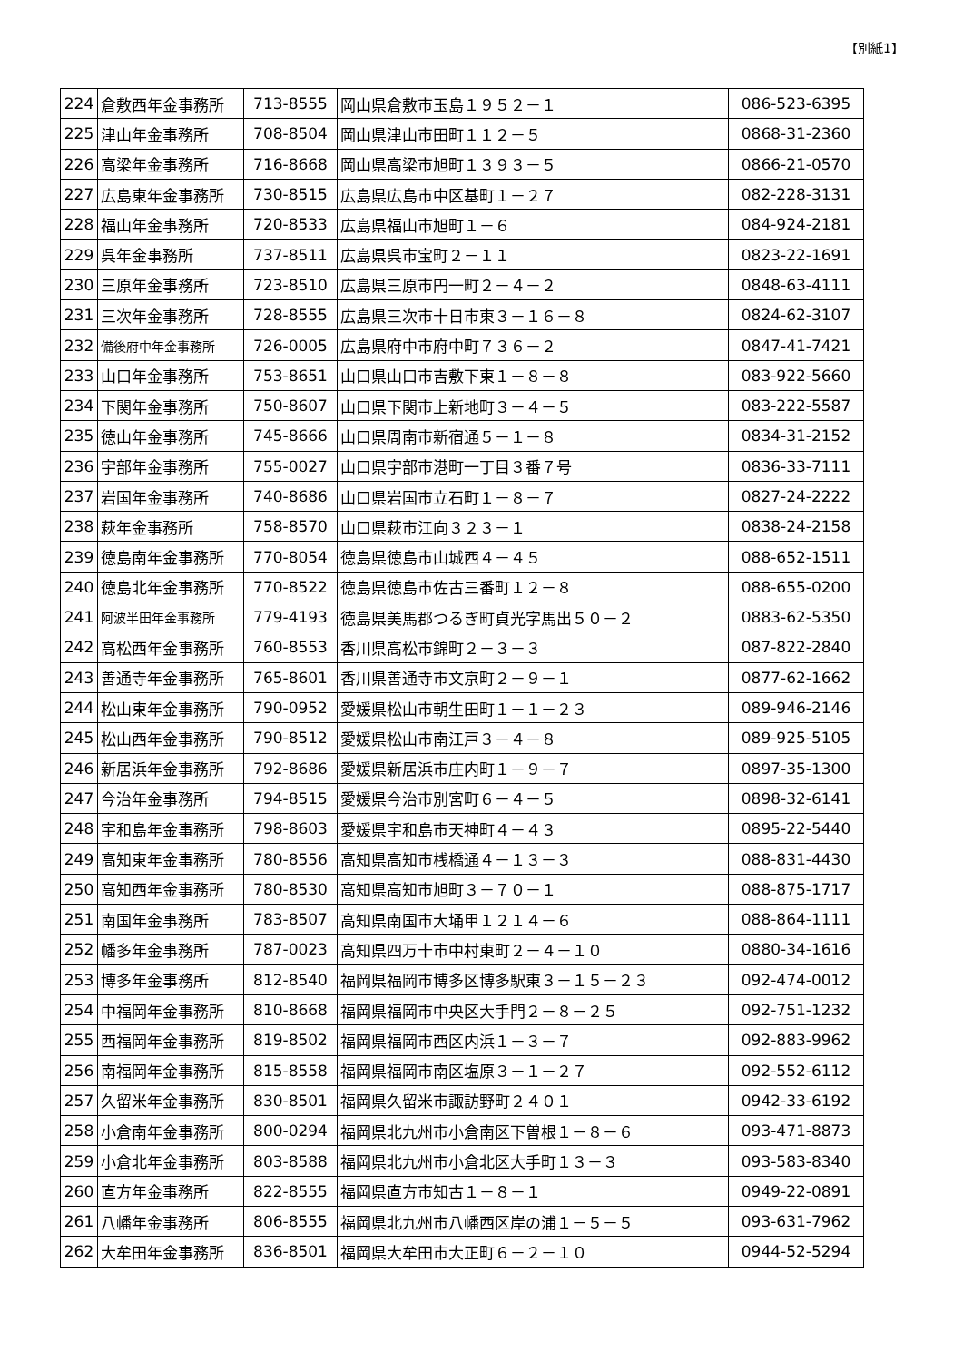【別紙1】
| 224 | 倉敷西年金事務所 | 713-8555 | 岡山県倉敷市玉島１９５２－１ | 086-523-6395 |
| 225 | 津山年金事務所 | 708-8504 | 岡山県津山市田町１１２－５ | 0868-31-2360 |
| 226 | 高梁年金事務所 | 716-8668 | 岡山県高梁市旭町１３９３－５ | 0866-21-0570 |
| 227 | 広島東年金事務所 | 730-8515 | 広島県広島市中区基町１－２７ | 082-228-3131 |
| 228 | 福山年金事務所 | 720-8533 | 広島県福山市旭町１－６ | 084-924-2181 |
| 229 | 呉年金事務所 | 737-8511 | 広島県呉市宝町２－１１ | 0823-22-1691 |
| 230 | 三原年金事務所 | 723-8510 | 広島県三原市円一町２－４－２ | 0848-63-4111 |
| 231 | 三次年金事務所 | 728-8555 | 広島県三次市十日市東３－１６－８ | 0824-62-3107 |
| 232 | 備後府中年金事務所 | 726-0005 | 広島県府中市府中町７３６－２ | 0847-41-7421 |
| 233 | 山口年金事務所 | 753-8651 | 山口県山口市吉敷下東１－８－８ | 083-922-5660 |
| 234 | 下関年金事務所 | 750-8607 | 山口県下関市上新地町３－４－５ | 083-222-5587 |
| 235 | 徳山年金事務所 | 745-8666 | 山口県周南市新宿通５－１－８ | 0834-31-2152 |
| 236 | 宇部年金事務所 | 755-0027 | 山口県宇部市港町一丁目３番７号 | 0836-33-7111 |
| 237 | 岩国年金事務所 | 740-8686 | 山口県岩国市立石町１－８－７ | 0827-24-2222 |
| 238 | 萩年金事務所 | 758-8570 | 山口県萩市江向３２３－１ | 0838-24-2158 |
| 239 | 徳島南年金事務所 | 770-8054 | 徳島県徳島市山城西４－４５ | 088-652-1511 |
| 240 | 徳島北年金事務所 | 770-8522 | 徳島県徳島市佐古三番町１２－８ | 088-655-0200 |
| 241 | 阿波半田年金事務所 | 779-4193 | 徳島県美馬郡つるぎ町貞光字馬出５０－２ | 0883-62-5350 |
| 242 | 高松西年金事務所 | 760-8553 | 香川県高松市錦町２－３－３ | 087-822-2840 |
| 243 | 善通寺年金事務所 | 765-8601 | 香川県善通寺市文京町２－９－１ | 0877-62-1662 |
| 244 | 松山東年金事務所 | 790-0952 | 愛媛県松山市朝生田町１－１－２３ | 089-946-2146 |
| 245 | 松山西年金事務所 | 790-8512 | 愛媛県松山市南江戸３－４－８ | 089-925-5105 |
| 246 | 新居浜年金事務所 | 792-8686 | 愛媛県新居浜市庄内町１－９－７ | 0897-35-1300 |
| 247 | 今治年金事務所 | 794-8515 | 愛媛県今治市別宮町６－４－５ | 0898-32-6141 |
| 248 | 宇和島年金事務所 | 798-8603 | 愛媛県宇和島市天神町４－４３ | 0895-22-5440 |
| 249 | 高知東年金事務所 | 780-8556 | 高知県高知市桟橋通４－１３－３ | 088-831-4430 |
| 250 | 高知西年金事務所 | 780-8530 | 高知県高知市旭町３－７０－１ | 088-875-1717 |
| 251 | 南国年金事務所 | 783-8507 | 高知県南国市大埇甲１２１４－６ | 088-864-1111 |
| 252 | 幡多年金事務所 | 787-0023 | 高知県四万十市中村東町２－４－１０ | 0880-34-1616 |
| 253 | 博多年金事務所 | 812-8540 | 福岡県福岡市博多区博多駅東３－１５－２３ | 092-474-0012 |
| 254 | 中福岡年金事務所 | 810-8668 | 福岡県福岡市中央区大手門２－８－２５ | 092-751-1232 |
| 255 | 西福岡年金事務所 | 819-8502 | 福岡県福岡市西区内浜１－３－７ | 092-883-9962 |
| 256 | 南福岡年金事務所 | 815-8558 | 福岡県福岡市南区塩原３－１－２７ | 092-552-6112 |
| 257 | 久留米年金事務所 | 830-8501 | 福岡県久留米市諏訪野町２４０１ | 0942-33-6192 |
| 258 | 小倉南年金事務所 | 800-0294 | 福岡県北九州市小倉南区下曽根１－８－６ | 093-471-8873 |
| 259 | 小倉北年金事務所 | 803-8588 | 福岡県北九州市小倉北区大手町１３－３ | 093-583-8340 |
| 260 | 直方年金事務所 | 822-8555 | 福岡県直方市知古１－８－１ | 0949-22-0891 |
| 261 | 八幡年金事務所 | 806-8555 | 福岡県北九州市八幡西区岸の浦１－５－５ | 093-631-7962 |
| 262 | 大牟田年金事務所 | 836-8501 | 福岡県大牟田市大正町６－２－１０ | 0944-52-5294 |